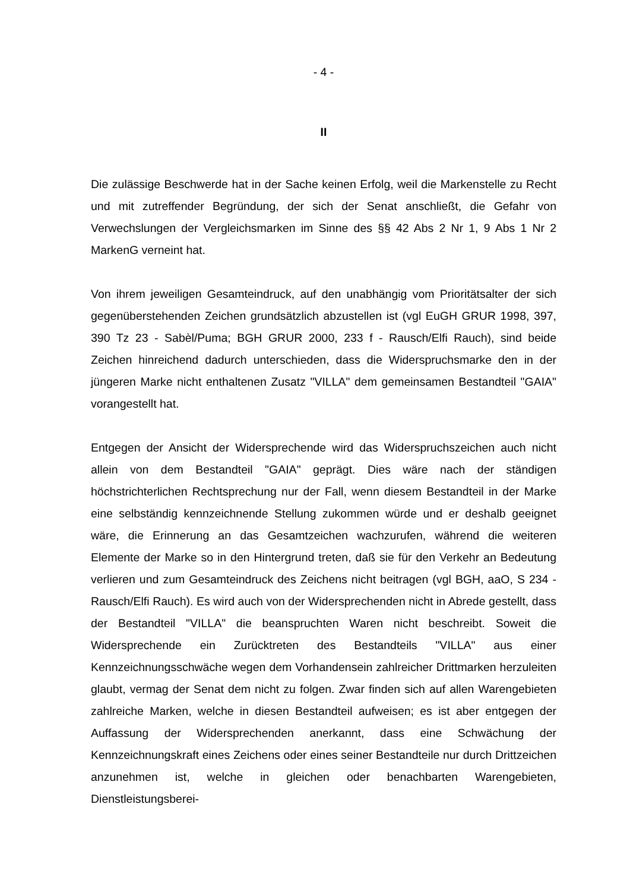- 4 -
II
Die zulässige Beschwerde hat in der Sache keinen Erfolg, weil die Markenstelle zu Recht und mit zutreffender Begründung, der sich der Senat anschließt, die Gefahr von Verwechslungen der Vergleichsmarken im Sinne des §§ 42 Abs 2 Nr 1, 9 Abs 1 Nr 2 MarkenG verneint hat.
Von ihrem jeweiligen Gesamteindruck, auf den unabhängig vom Prioritätsalter der sich gegenüberstehenden Zeichen grundsätzlich abzustellen ist (vgl EuGH GRUR 1998, 397, 390 Tz 23 - Sabèl/Puma; BGH GRUR 2000, 233 f - Rausch/Elfi Rauch), sind beide Zeichen hinreichend dadurch unterschieden, dass die Widerspruchsmarke den in der jüngeren Marke nicht enthaltenen Zusatz "VILLA" dem gemeinsamen Bestandteil "GAIA" vorangestellt hat.
Entgegen der Ansicht der Widersprechende wird das Widerspruchszeichen auch nicht allein von dem Bestandteil "GAIA" geprägt. Dies wäre nach der ständigen höchstrichterlichen Rechtsprechung nur der Fall, wenn diesem Bestandteil in der Marke eine selbständig kennzeichnende Stellung zukommen würde und er deshalb geeignet wäre, die Erinnerung an das Gesamtzeichen wachzurufen, während die weiteren Elemente der Marke so in den Hintergrund treten, daß sie für den Verkehr an Bedeutung verlieren und zum Gesamteindruck des Zeichens nicht beitragen (vgl BGH, aaO, S 234 - Rausch/Elfi Rauch). Es wird auch von der Widersprechenden nicht in Abrede gestellt, dass der Bestandteil "VILLA" die beanspruchten Waren nicht beschreibt. Soweit die Widersprechende ein Zurücktreten des Bestandteils "VILLA" aus einer Kennzeichnungsschwäche wegen dem Vorhandensein zahlreicher Drittmarken herzuleiten glaubt, vermag der Senat dem nicht zu folgen. Zwar finden sich auf allen Warengebieten zahlreiche Marken, welche in diesen Bestandteil aufweisen; es ist aber entgegen der Auffassung der Widersprechenden anerkannt, dass eine Schwächung der Kennzeichnungskraft eines Zeichens oder eines seiner Bestandteile nur durch Drittzeichen anzunehmen ist, welche in gleichen oder benachbarten Warengebieten, Dienstleistungsberei-